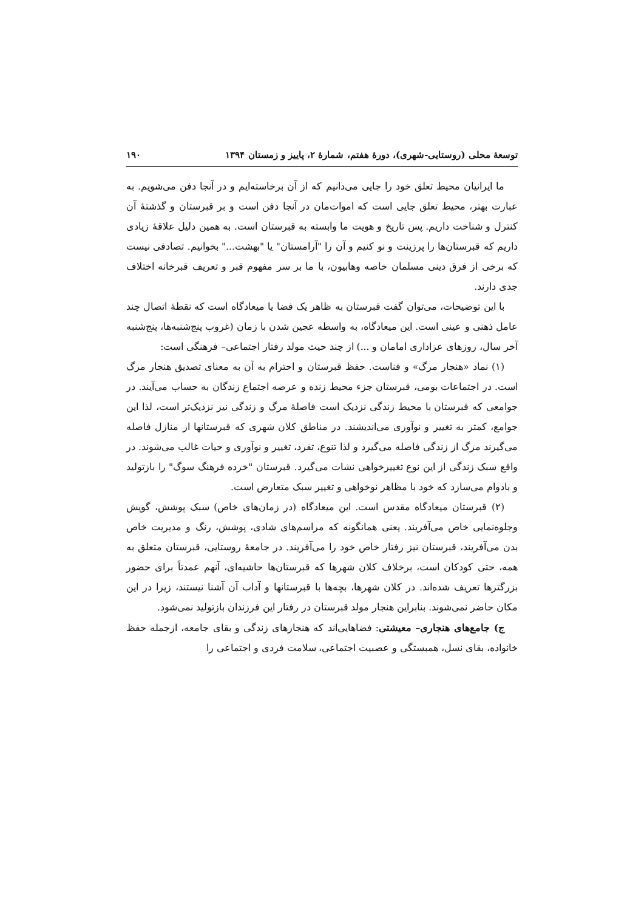توسعهٔ محلی (روستایی-شهری)، دورهٔ هفتم، شمارهٔ ۲، پاییز و زمستان ۱۳۹۴ ۱۹۰
ما ایرانیان محیط تعلق خود را جایی می‌دانیم که از آن برخاسته‌ایم و در آنجا دفن می‌شویم. به عبارت بهتر، محیط تعلق جایی است که اموات‌مان در آنجا دفن است و بر قبرستان و گذشتهٔ آن کنترل و شناخت داریم. پس تاریخ و هویت ما وابسته به قبرستان است. به همین دلیل علاقهٔ زیادی داریم که قبرستان‌ها را پرزینت و نو کنیم و آن را "آرامستان" یا "بهشت..." بخوانیم. تصادفی نیست که برخی از فرق دینی مسلمان خاصه وهابیون، با ما بر سر مفهوم قبر و تعریف قبرخانه اختلاف جدی دارند.
با این توضیحات، می‌توان گفت قبرستان به ظاهر یک فضا یا میعادگاه است که نقطهٔ اتصال چند عامل ذهنی و عینی است. این میعادگاه، به واسطه عجین شدن با زمان (غروب پنج‌شنبه‌ها، پنج‌شنبه آخر سال، روزهای عزاداری امامان و ...) از چند حیث مولد رفتار اجتماعی– فرهنگی است:
(۱) نماد «هنجار مرگ» و فناست. حفظ قبرستان و احترام به آن به معنای تصدیق هنجار مرگ است. در اجتماعات بومی، قبرستان جزء محیط زنده و عرصه اجتماع زندگان به حساب می‌آیند. در جوامعی که قبرستان با محیط زندگی نزدیک است فاصلهٔ مرگ و زندگی نیز نزدیک‌تر است، لذا این جوامع، کمتر به تغییر و نوآوری می‌اندیشند. در مناطق کلان شهری که قبرستانها از منازل فاصله می‌گیرند مرگ از زندگی فاصله می‌گیرد و لذا تنوع، تفرد، تغییر و نوآوری و حیات غالب می‌شوند. در واقع سبک زندگی از این نوع تغییرخواهی نشات می‌گیرد. قبرستان "خرده فرهنگ سوگ" را بازتولید و بادوام می‌سازد که خود با مظاهر نوخواهی و تغییر سبک متعارض است.
(۲) قبرستان میعادگاه مقدس است. این میعادگاه (در زمان‌های خاص) سبک پوشش، گویش وجلوه‌نمایی خاص می‌آفریند. یعنی همانگونه که مراسم‌های شادی، پوشش، رنگ و مدیریت خاص بدن می‌آفریند، قبرستان نیز رفتار خاص خود را می‌آفریند. در جامعهٔ روستایی، قبرستان متعلق به همه، حتی کودکان است، برخلاف کلان شهرها که قبرستان‌ها حاشیه‌ای، آنهم عمدتاً برای حضور بزرگترها تعریف شده‌اند. در کلان شهرها، بچه‌ها با قبرستانها و آداب آن آشنا نیستند، زیرا در این مکان حاضر نمی‌شوند. بنابراین هنجار مولد قبرستان در رفتار این فرزندان بازتولید نمی‌شود.
ج) جامع‌های هنجاری– معیشتی: فضاهایی‌اند که هنجارهای زندگی و بقای جامعه، ازجمله حفظ خانواده، بقای نسل، همبستگی و عصبیت اجتماعی، سلامت فردی و اجتماعی را